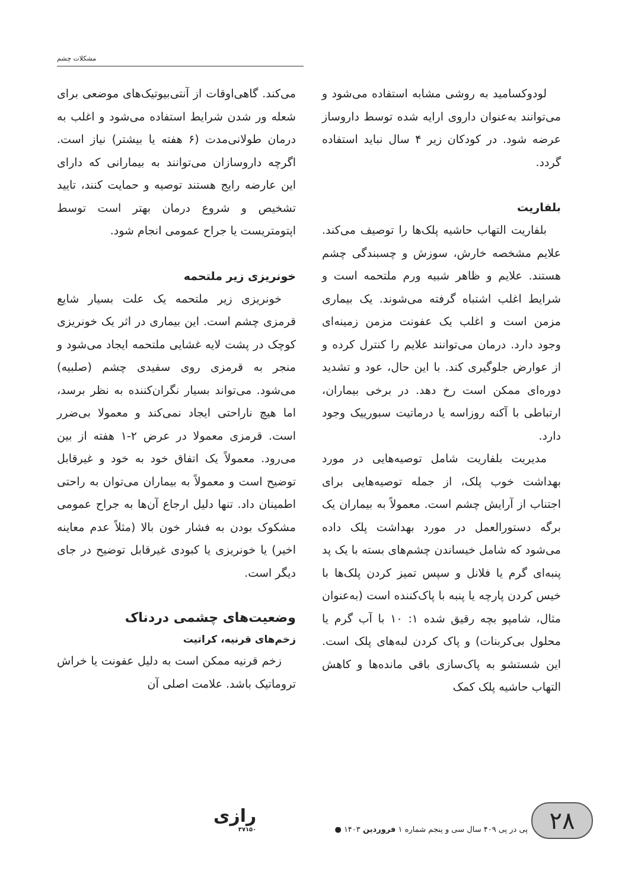مشکلات چشم
لودوکسامید به روشی مشابه استفاده می‌شود و می‌توانند به‌عنوان داروی ارایه شده توسط داروساز عرضه شود. در کودکان زیر ۴ سال نباید استفاده گردد.
بلفاریت
بلفاریت التهاب حاشیه پلک‌ها را توصیف می‌کند. علایم مشخصه خارش، سوزش و چسبندگی چشم هستند. علایم و ظاهر شبیه ورم ملتحمه است و شرایط اغلب اشتباه گرفته می‌شوند. یک بیماری مزمن است و اغلب یک عفونت مزمن زمینه‌ای وجود دارد. درمان می‌توانند علایم را کنترل کرده و از عوارض جلوگیری کند. با این حال، عود و تشدید دوره‌ای ممکن است رخ دهد. در برخی بیماران، ارتباطی با آکنه روزاسه یا درماتیت سبورییک وجود دارد.
مدیریت بلفاریت شامل توصیه‌هایی در مورد بهداشت خوب پلک، از جمله توصیه‌هایی برای اجتناب از آرایش چشم است. معمولاً به بیماران یک برگه دستورالعمل در مورد بهداشت پلک داده می‌شود که شامل خیساندن چشم‌های بسته با یک پد پنبه‌ای گرم یا فلانل و سپس تمیز کردن پلک‌ها با خیس کردن پارچه یا پنبه با پاک‌کننده است (به‌عنوان مثال، شامپو بچه رقیق شده ۱: ۱۰ با آب گرم یا محلول بی‌کربنات) و پاک کردن لبه‌های پلک است. این شستشو به پاک‌سازی باقی مانده‌ها و کاهش التهاب حاشیه پلک کمک
می‌کند. گاهی‌اوقات از آنتی‌بیوتیک‌های موضعی برای شعله ور شدن شرایط استفاده می‌شود و اغلب به درمان طولانی‌مدت (۶ هفته یا بیشتر) نیاز است. اگرچه داروسازان می‌توانند به بیمارانی که دارای این عارضه رایج هستند توصیه و حمایت کنند، تایید تشخیص و شروع درمان بهتر است توسط اپتومتریست یا جراح عمومی انجام شود.
خونریزی زیر ملتحمه
خونریزی زیر ملتحمه یک علت بسیار شایع قرمزی چشم است. این بیماری در اثر یک خونریزی کوچک در پشت لایه غشایی ملتحمه ایجاد می‌شود و منجر به قرمزی روی سفیدی چشم (صلبیه) می‌شود. می‌تواند بسیار نگران‌کننده به نظر برسد، اما هیچ ناراحتی ایجاد نمی‌کند و معمولا بی‌ضرر است. قرمزی معمولا در عرض ۲-۱ هفته از بین می‌رود. معمولاً یک اتفاق خود به خود و غیرقابل توضیح است و معمولاً به بیماران می‌توان به راحتی اطمینان داد. تنها دلیل ارجاع آن‌ها به جراح عمومی مشکوک بودن به فشار خون بالا (مثلاً عدم معاینه اخیر) یا خونریزی یا کبودی غیرقابل توضیح در جای دیگر است.
وضعیت‌های چشمی دردناک
زخم‌های قرنیه، کراتیت
زخم قرنیه ممکن است به دلیل عفونت یا خراش تروماتیک باشد. علامت اصلی آن
۲۸
پی در پی ۴۰۹ سال سی و پنجم شماره ۱ فروردین ۱۴۰۳ ●
رازی
۳۷۱۵۰